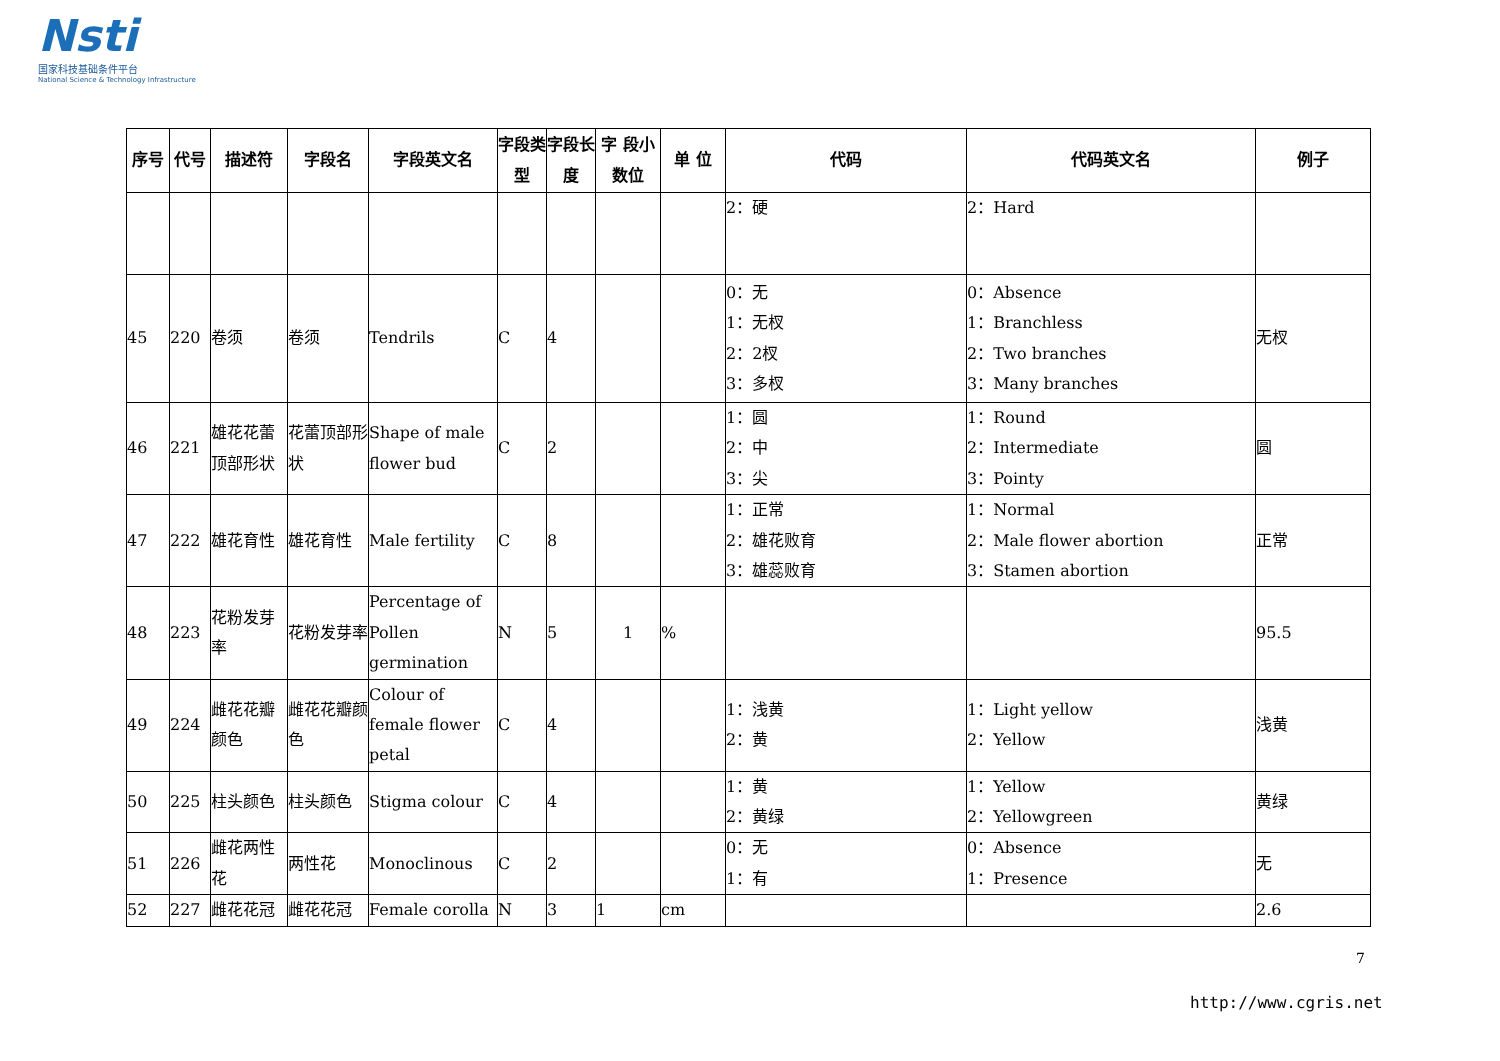Nsti
国家科技基础条件平台
National Science & Technology Infrastructure
| 序号 | 代号 | 描述符 | 字段名 | 字段英文名 | 字段类型 | 字段长度 | 字 段小数位 | 单 位 | 代码 | 代码英文名 | 例子 |
| --- | --- | --- | --- | --- | --- | --- | --- | --- | --- | --- | --- |
| | | | | | | | | | 2：硬 | 2：Hard | |
| 45 | 220 | 卷须 | 卷须 | Tendrils | C | 4 | | | 0：无 1：无杈 2：2杈 3：多杈 | 0：Absence 1：Branchless 2：Two branches 3：Many branches | 无杈 |
| 46 | 221 | 雄花花蕾顶部形状 | 花蕾顶部形状 | Shape of male flower bud | C | 2 | | | 1：圆 2：中 3：尖 | 1：Round 2：Intermediate 3：Pointy | 圆 |
| 47 | 222 | 雄花育性 | 雄花育性 | Male fertility | C | 8 | | | 1：正常 2：雄花败育 3：雄蕊败育 | 1：Normal 2：Male flower abortion 3：Stamen abortion | 正常 |
| 48 | 223 | 花粉发芽率 | 花粉发芽率 | Percentage of Pollen germination | N | 5 | 1 | % | | | 95.5 |
| 49 | 224 | 雌花花瓣颜色 | 雌花花瓣颜色 | Colour of female flower petal | C | 4 | | | 1：浅黄 2：黄 | 1：Light yellow 2：Yellow | 浅黄 |
| 50 | 225 | 柱头颜色 | 柱头颜色 | Stigma colour | C | 4 | | | 1：黄 2：黄绿 | 1：Yellow 2：Yellowgreen | 黄绿 |
| 51 | 226 | 雌花两性花 | 两性花 | Monoclinous | C | 2 | | | 0：无 1：有 | 0：Absence 1：Presence | 无 |
| 52 | 227 | 雌花花冠 | 雌花花冠 | Female corolla | N | 3 | 1 | cm | | | 2.6 |
7
http://www.cgris.net